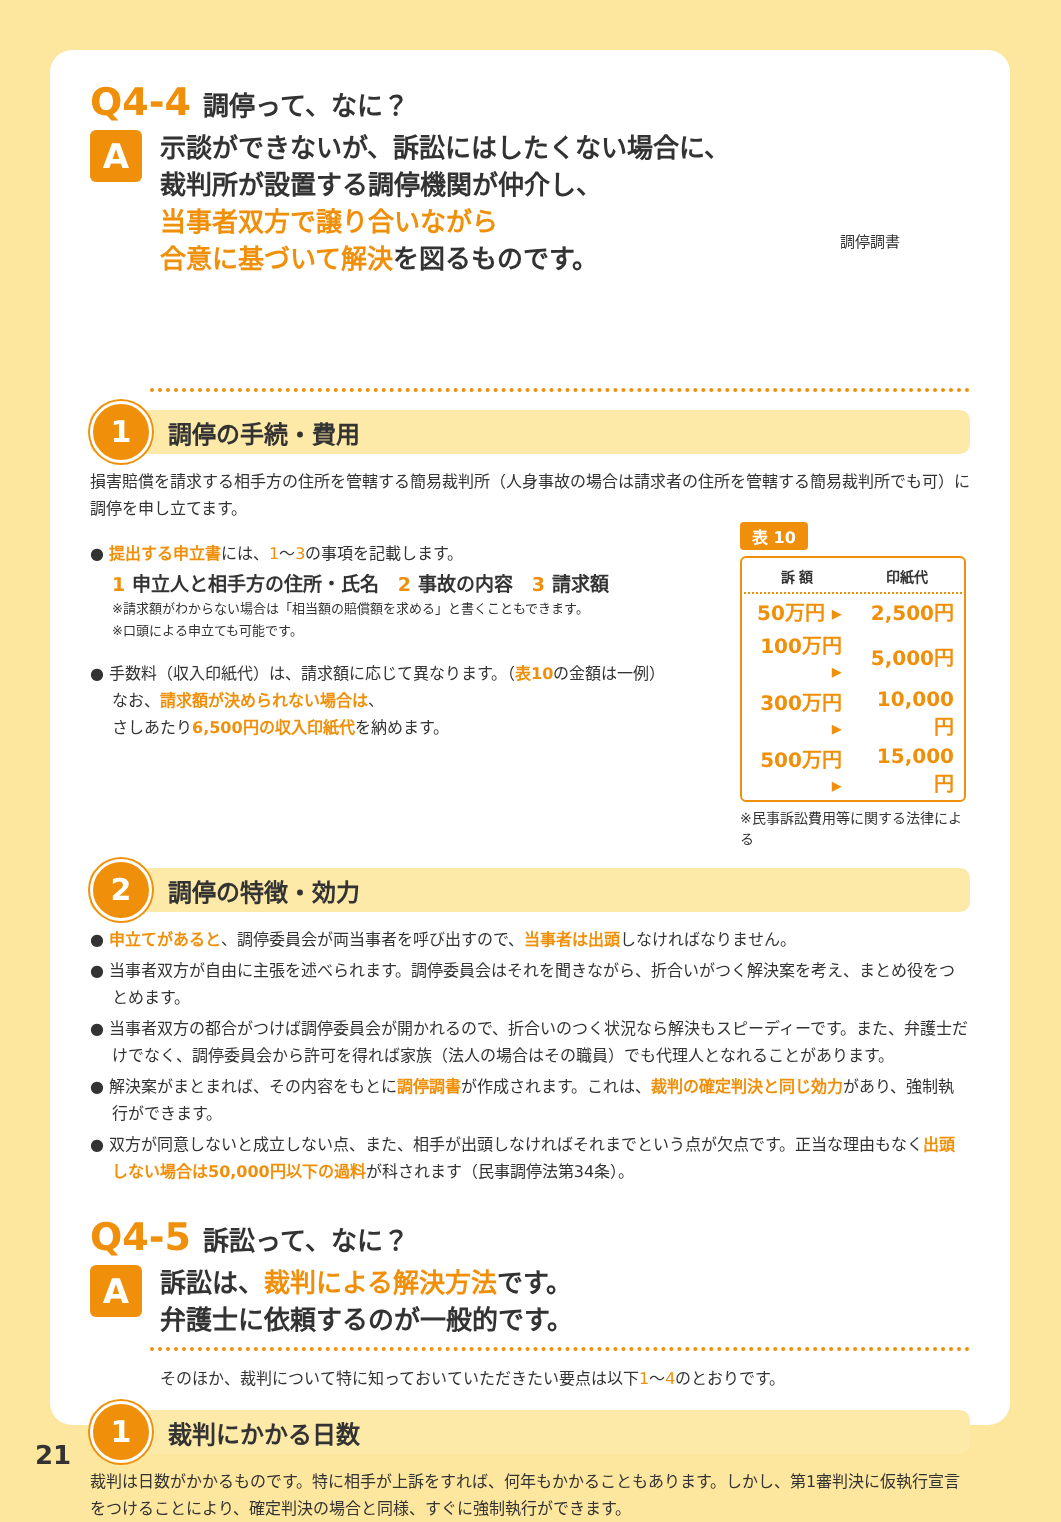Q4-4 調停って、なに？
A
示談ができないが、訴訟にはしたくない場合に、
裁判所が設置する調停機関が仲介し、
当事者双方で譲り合いながら
合意に基づいて解決を図るものです。
調停調書
1
調停の手続・費用
損害賠償を請求する相手方の住所を管轄する簡易裁判所（人身事故の場合は請求者の住所を管轄する簡易裁判所でも可）に調停を申し立てます。
● 提出する申立書には、1～3の事項を記載します。
1 申立人と相手方の住所・氏名　2 事故の内容　3 請求額
※請求額がわからない場合は「相当額の賠償額を求める」と書くこともできます。
※口頭による申立ても可能です。
● 手数料（収入印紙代）は、請求額に応じて異なります。（表10の金額は一例）
なお、請求額が決められない場合は、
さしあたり6,500円の収入印紙代を納めます。
表 10
| 訴 額 | 印紙代 |
| --- | --- |
| 50万円 ▸ | 2,500円 |
| 100万円 ▸ | 5,000円 |
| 300万円 ▸ | 10,000円 |
| 500万円 ▸ | 15,000円 |
※民事訴訟費用等に関する法律による
2
調停の特徴・効力
● 申立てがあると、調停委員会が両当事者を呼び出すので、当事者は出頭しなければなりません。
● 当事者双方が自由に主張を述べられます。調停委員会はそれを聞きながら、折合いがつく解決案を考え、まとめ役をつとめます。
● 当事者双方の都合がつけば調停委員会が開かれるので、折合いのつく状況なら解決もスピーディーです。また、弁護士だけでなく、調停委員会から許可を得れば家族（法人の場合はその職員）でも代理人となれることがあります。
● 解決案がまとまれば、その内容をもとに調停調書が作成されます。これは、裁判の確定判決と同じ効力があり、強制執行ができます。
● 双方が同意しないと成立しない点、また、相手が出頭しなければそれまでという点が欠点です。正当な理由もなく出頭しない場合は50,000円以下の過料が科されます（民事調停法第34条）。
Q4-5 訴訟って、なに？
A
訴訟は、裁判による解決方法です。
弁護士に依頼するのが一般的です。
そのほか、裁判について特に知っておいていただきたい要点は以下1～4のとおりです。
1
裁判にかかる日数
裁判は日数がかかるものです。特に相手が上訴をすれば、何年もかかることもあります。しかし、第1審判決に仮執行宣言をつけることにより、確定判決の場合と同様、すぐに強制執行ができます。
21